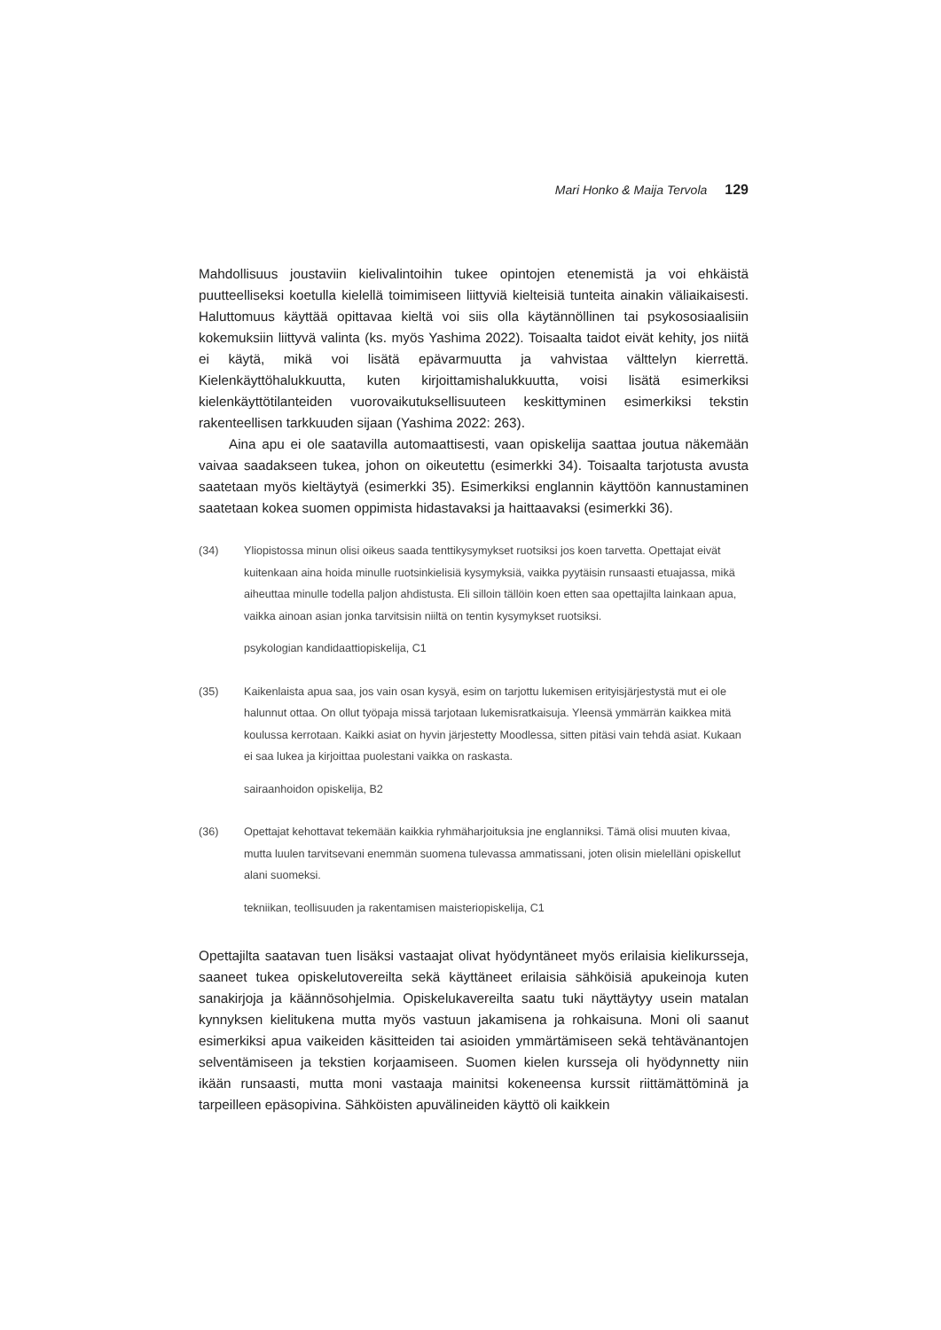Mari Honko & Maija Tervola 129
Mahdollisuus joustaviin kielivalintoihin tukee opintojen etenemistä ja voi ehkäistä puutteelliseksi koetulla kielellä toimimiseen liittyviä kielteisiä tunteita ainakin väliaikaisesti. Haluttomuus käyttää opittavaa kieltä voi siis olla käytännöllinen tai psykososiaalisiin kokemuksiin liittyvä valinta (ks. myös Yashima 2022). Toisaalta taidot eivät kehity, jos niitä ei käytä, mikä voi lisätä epävarmuutta ja vahvistaa välttelyn kierrettä. Kielenkäyttöhalukkuutta, kuten kirjoittamishalukkuutta, voisi lisätä esimerkiksi kielenkäyttötilanteiden vuorovaikutuksellisuuteen keskittyminen esimerkiksi tekstin rakenteellisen tarkkuuden sijaan (Yashima 2022: 263).
Aina apu ei ole saatavilla automaattisesti, vaan opiskelija saattaa joutua näkemään vaivaa saadakseen tukea, johon on oikeutettu (esimerkki 34). Toisaalta tarjotusta avusta saatetaan myös kieltäytyä (esimerkki 35). Esimerkiksi englannin käyttöön kannustaminen saatetaan kokea suomen oppimista hidastavaksi ja haittaavaksi (esimerkki 36).
(34) Yliopistossa minun olisi oikeus saada tenttikysymykset ruotsiksi jos koen tarvetta. Opettajat eivät kuitenkaan aina hoida minulle ruotsinkielisiä kysymyksiä, vaikka pyytäisin runsaasti etuajassa, mikä aiheuttaa minulle todella paljon ahdistusta. Eli silloin tällöin koen etten saa opettajilta lainkaan apua, vaikka ainoan asian jonka tarvitsisin niiltä on tentin kysymykset ruotsiksi.
psykologian kandidaattiopiskelija, C1
(35) Kaikenlaista apua saa, jos vain osan kysyä, esim on tarjottu lukemisen erityisjärjestystä mut ei ole halunnut ottaa. On ollut työpaja missä tarjotaan lukemisratkaisuja. Yleensä ymmärrän kaikkea mitä koulussa kerrotaan. Kaikki asiat on hyvin järjestetty Moodlessa, sitten pitäsi vain tehdä asiat. Kukaan ei saa lukea ja kirjoittaa puolestani vaikka on raskasta.
sairaanhoidon opiskelija, B2
(36) Opettajat kehottavat tekemään kaikkia ryhmäharjoituksia jne englanniksi. Tämä olisi muuten kivaa, mutta luulen tarvitsevani enemmän suomena tulevassa ammatissani, joten olisin mielelläni opiskellut alani suomeksi.
tekniikan, teollisuuden ja rakentamisen maisteriopiskelija, C1
Opettajilta saatavan tuen lisäksi vastaajat olivat hyödyntäneet myös erilaisia kielikursseja, saaneet tukea opiskelutovereilta sekä käyttäneet erilaisia sähköisiä apukeinoja kuten sanakirjoja ja käännösohjelmia. Opiskelukavereilta saatu tuki näyttäytyy usein matalan kynnyksen kielitukena mutta myös vastuun jakamisena ja rohkaisuna. Moni oli saanut esimerkiksi apua vaikeiden käsitteiden tai asioiden ymmärtämiseen sekä tehtävänantojen selventämiseen ja tekstien korjaamiseen. Suomen kielen kursseja oli hyödynnetty niin ikään runsaasti, mutta moni vastaaja mainitsi kokeneensa kurssit riittämättöminä ja tarpeilleen epäsopivina. Sähköisten apuvälineiden käyttö oli kaikkein